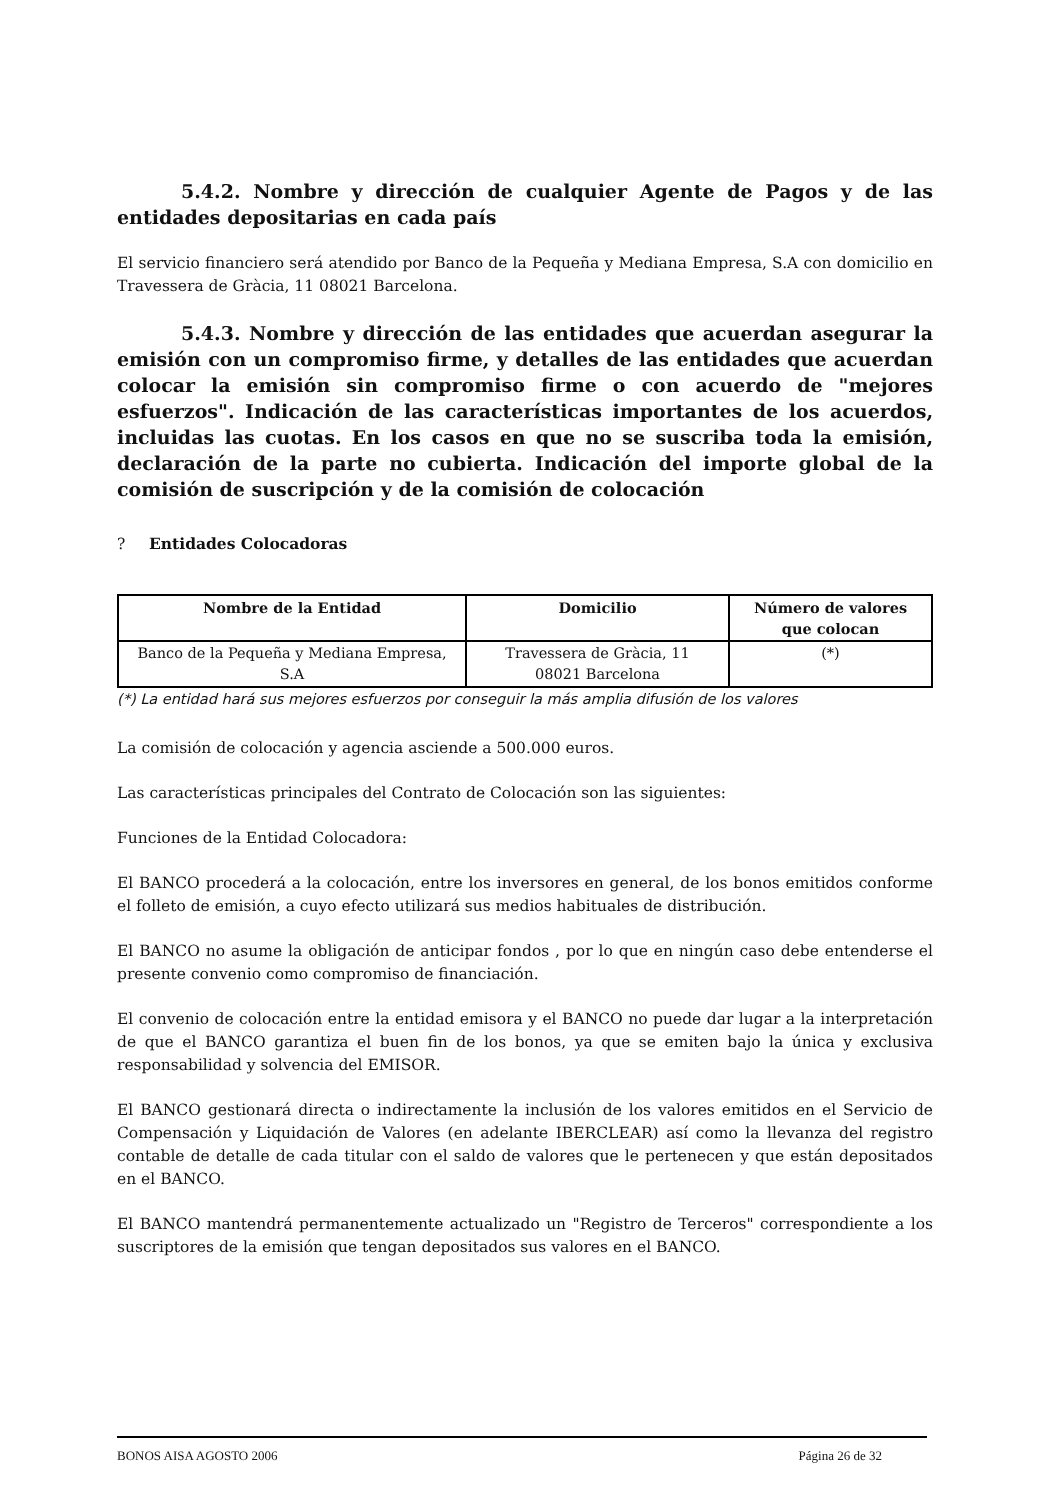5.4.2. Nombre y dirección de cualquier Agente de Pagos y de las entidades depositarias en cada país
El servicio financiero será atendido por Banco de la Pequeña y Mediana Empresa, S.A con domicilio en Travessera de Gràcia, 11 08021 Barcelona.
5.4.3. Nombre y dirección de las entidades que acuerdan asegurar la emisión con un compromiso firme, y detalles de las entidades que acuerdan colocar la emisión sin compromiso firme o con acuerdo de "mejores esfuerzos". Indicación de las características importantes de los acuerdos, incluidas las cuotas. En los casos en que no se suscriba toda la emisión, declaración de la parte no cubierta. Indicación del importe global de la comisión de suscripción y de la comisión de colocación
? Entidades Colocadoras
| Nombre de la Entidad | Domicilio | Número de valores que colocan |
| --- | --- | --- |
| Banco de la Pequeña y Mediana Empresa, S.A | Travessera de Gràcia, 11 08021 Barcelona | (*) |
(*) La entidad hará sus mejores esfuerzos por conseguir la más amplia difusión de los valores
La comisión de colocación y agencia asciende a 500.000 euros.
Las características principales del Contrato de Colocación son las siguientes:
Funciones de la Entidad Colocadora:
El BANCO procederá a la colocación, entre los inversores en general, de los bonos emitidos conforme el folleto de emisión, a cuyo efecto utilizará sus medios habituales de distribución.
El BANCO no asume la obligación de anticipar fondos , por lo que en ningún caso debe entenderse el presente convenio como compromiso de financiación.
El convenio de colocación entre la entidad emisora y el BANCO no puede dar lugar a la interpretación de que el BANCO garantiza el buen fin de los bonos, ya que se emiten bajo la única y exclusiva responsabilidad y solvencia del EMISOR.
El BANCO gestionará directa o indirectamente la inclusión de los valores emitidos en el Servicio de Compensación y Liquidación de Valores (en adelante IBERCLEAR) así como la llevanza del registro contable de detalle de cada titular con el saldo de valores que le pertenecen y que están depositados en el BANCO.
El BANCO mantendrá permanentemente actualizado un "Registro de Terceros" correspondiente a los suscriptores de la emisión que tengan depositados sus valores en el BANCO.
BONOS AISA AGOSTO 2006 Página 26 de 32